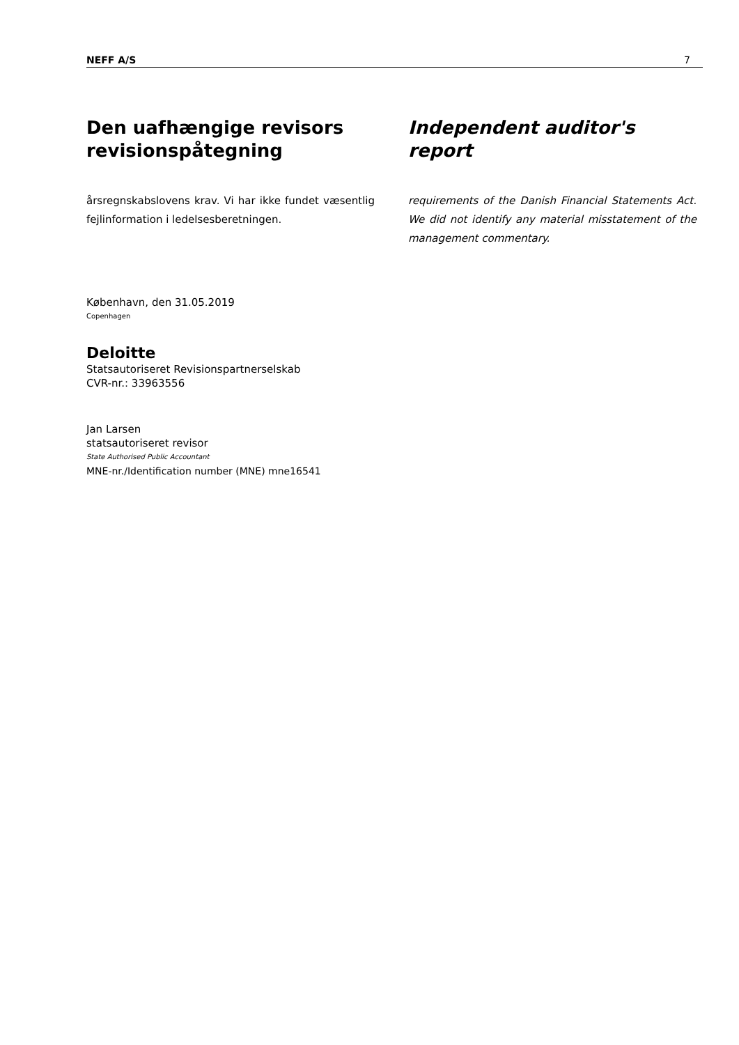NEFF A/S 7
Den uafhængige revisors revisionspåtegning
årsregnskabslovens krav. Vi har ikke fundet væsentlig fejlinformation i ledelsesberetningen.
Independent auditor's report
requirements of the Danish Financial Statements Act. We did not identify any material misstatement of the management commentary.
København, den 31.05.2019
Copenhagen
Deloitte
Statsautoriseret Revisionspartnerselskab
CVR-nr.: 33963556
Jan Larsen
statsautoriseret revisor
State Authorised Public Accountant
MNE-nr./Identification number (MNE) mne16541